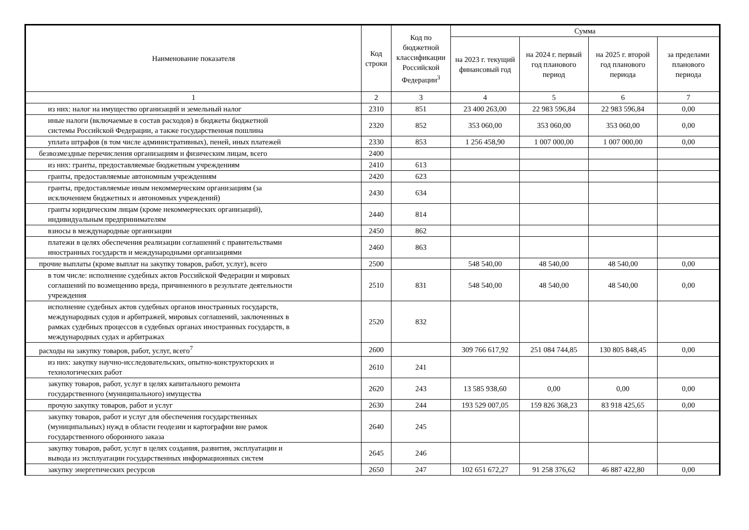| Наименование показателя | Код строки | Код по бюджетной классификации Российской Федерации<sup>3</sup> | Сумма | | | |
| --- | --- | --- | --- | --- | --- | --- |
| | | | на 2023 г. текущий финансовый год | на 2024 г. первый год планового период | на 2025 г. второй год планового периода | за пределами планового периода |
| 1 | 2 | 3 | 4 | 5 | 6 | 7 |
| из них: налог на имущество организаций и земельный налог | 2310 | 851 | 23 400 263,00 | 22 983 596,84 | 22 983 596,84 | 0,00 |
| иные налоги (включаемые в состав расходов) в бюджеты бюджетной системы Российской Федерации, а также государственная пошлина | 2320 | 852 | 353 060,00 | 353 060,00 | 353 060,00 | 0,00 |
| уплата штрафов (в том числе административных), пеней, иных платежей | 2330 | 853 | 1 256 458,90 | 1 007 000,00 | 1 007 000,00 | 0,00 |
| безвозмездные перечисления организациям и физическим лицам, всего | 2400 | | | | | |
| из них: гранты, предоставляемые бюджетным учреждениям | 2410 | 613 | | | | |
| гранты, предоставляемые автономным учреждениям | 2420 | 623 | | | | |
| гранты, предоставляемые иным некоммерческим организациям (за исключением бюджетных и автономных учреждений) | 2430 | 634 | | | | |
| гранты юридическим лицам (кроме некоммерческих организаций), индивидуальным предпринимателям | 2440 | 814 | | | | |
| взносы в международные организации | 2450 | 862 | | | | |
| платежи в целях обеспечения реализации соглашений с правительствами иностранных государств и международными организациями | 2460 | 863 | | | | |
| прочие выплаты (кроме выплат на закупку товаров, работ, услуг), всего | 2500 | | 548 540,00 | 48 540,00 | 48 540,00 | 0,00 |
| в том числе: исполнение судебных актов Российской Федерации и мировых соглашений по возмещению вреда, причиненного в результате деятельности учреждения | 2510 | 831 | 548 540,00 | 48 540,00 | 48 540,00 | 0,00 |
| исполнение судебных актов судебных органов иностранных государств, международных судов и арбитражей, мировых соглашений, заключенных в рамках судебных процессов в судебных органах иностранных государств, в международных судах и арбитражах | 2520 | 832 | | | | |
| расходы на закупку товаров, работ, услуг, всего<sup>7</sup> | 2600 | | 309 766 617,92 | 251 084 744,85 | 130 805 848,45 | 0,00 |
| из них: закупку научно-исследовательских, опытно-конструкторских и технологических работ | 2610 | 241 | | | | |
| закупку товаров, работ, услуг в целях капитального ремонта государственного (муниципального) имущества | 2620 | 243 | 13 585 938,60 | 0,00 | 0,00 | 0,00 |
| прочую закупку товаров, работ и услуг | 2630 | 244 | 193 529 007,05 | 159 826 368,23 | 83 918 425,65 | 0,00 |
| закупку товаров, работ и услуг для обеспечения государственных (муниципальных) нужд в области геодезии и картографии вне рамок государственного оборонного заказа | 2640 | 245 | | | | |
| закупку товаров, работ, услуг в целях создания, развития, эксплуатации и вывода из эксплуатации государственных информационных систем | 2645 | 246 | | | | |
| закупку энергетических ресурсов | 2650 | 247 | 102 651 672,27 | 91 258 376,62 | 46 887 422,80 | 0,00 |